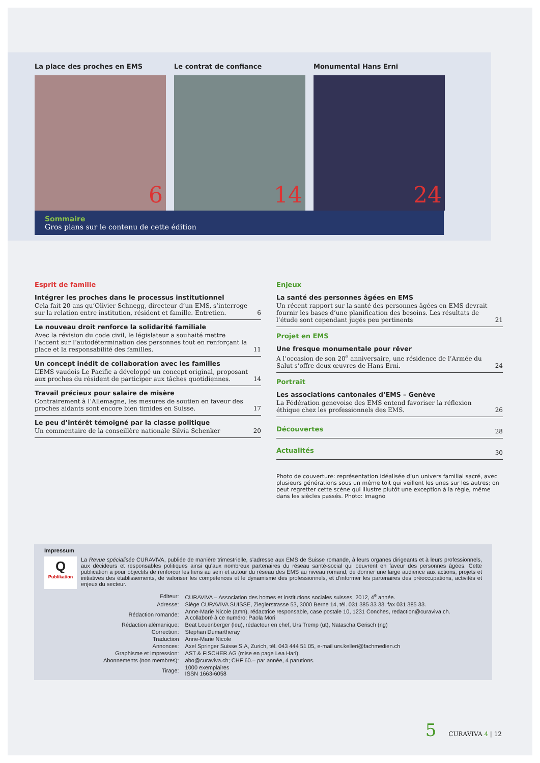La place des proches en EMS
6
Le contrat de confiance
14
Monumental Hans Erni
24
Sommaire
Gros plans sur le contenu de cette édition
Esprit de famille
Intégrer les proches dans le processus institutionnel
Cela fait 20 ans qu’Olivier Schnegg, directeur d’un EMS, s’interroge sur la relation entre institution, résident et famille. Entretien. 6
Le nouveau droit renforce la solidarité familiale
Avec la révision du code civil, le législateur a souhaité mettre l’accent sur l’autodétermination des personnes tout en renforçant la place et la responsabilité des familles. 11
Un concept inédit de collaboration avec les familles
L’EMS vaudois Le Pacific a développé un concept original, proposant aux proches du résident de participer aux tâches quotidiennes. 14
Travail précieux pour salaire de misère
Contrairement à l’Allemagne, les mesures de soutien en faveur des proches aidants sont encore bien timides en Suisse. 17
Le peu d’intérêt témoigné par la classe politique
Un commentaire de la conseillère nationale Silvia Schenker 20
Enjeux
La santé des personnes âgées en EMS
Un récent rapport sur la santé des personnes âgées en EMS devrait fournir les bases d’une planification des besoins. Les résultats de l’étude sont cependant jugés peu pertinents 21
Projet en EMS
Une fresque monumentale pour rêver
A l’occasion de son 20<sup>e</sup> anniversaire, une résidence de l’Armée du Salut s’offre deux œuvres de Hans Erni. 24
Portrait
Les associations cantonales d’EMS – Genève
La Fédération genevoise des EMS entend favoriser la réflexion éthique chez les professionnels des EMS. 26
Découvertes 28
Actualités 30
Photo de couverture: représentation idéalisée d’un univers familial sacré, avec plusieurs générations sous un même toit qui veillent les unes sur les autres; on peut regretter cette scène qui illustre plutôt une exception à la règle, même dans les siècles passés. Photo: Imagno
Impressum
Q
Publikation
La Revue spécialisée CURAVIVA, publiée de manière trimestrielle, s’adresse aux EMS de Suisse romande, à leurs organes dirigeants et à leurs professionnels, aux décideurs et responsables politiques ainsi qu’aux nombreux partenaires du réseau santé-social qui oeuvrent en faveur des personnes âgées. Cette publication a pour objectifs de renforcer les liens au sein et autour du réseau des EMS au niveau romand, de donner une large audience aux actions, projets et initiatives des établissements, de valoriser les compétences et le dynamisme des professionnels, et d’informer les partenaires des préoccupations, activités et enjeux du secteur.
| Editeur: | CURAVIVA – Association des homes et institutions sociales suisses, 2012, 4<sup>e</sup> année. |
| Adresse: | Siège CURAVIVA SUISSE, Zieglerstrasse 53, 3000 Berne 14, tél. 031 385 33 33, fax 031 385 33. |
| Rédaction romande: | Anne-Marie Nicole (amn), rédactrice responsable, case postale 10, 1231 Conches, redaction@curaviva.ch. A collaboré à ce numéro: Paola Mori |
| Rédaction alémanique: | Beat Leuenberger (leu), rédacteur en chef, Urs Tremp (ut), Natascha Gerisch (ng) |
| Correction: | Stephan Dumartheray |
| Traduction | Anne-Marie Nicole |
| Annonces: | Axel Springer Suisse S.A, Zurich, tél. 043 444 51 05, e-mail urs.kelleri@fachmedien.ch |
| Graphisme et impression: | AST & FISCHER AG (mise en page Lea Hari). |
| Abonnements (non membres): | abo@curaviva.ch; CHF 60.– par année, 4 parutions. |
| Tirage: | 1000 exemplaires ISSN 1663-6058 |
5 CURAVIVA 4 | 12